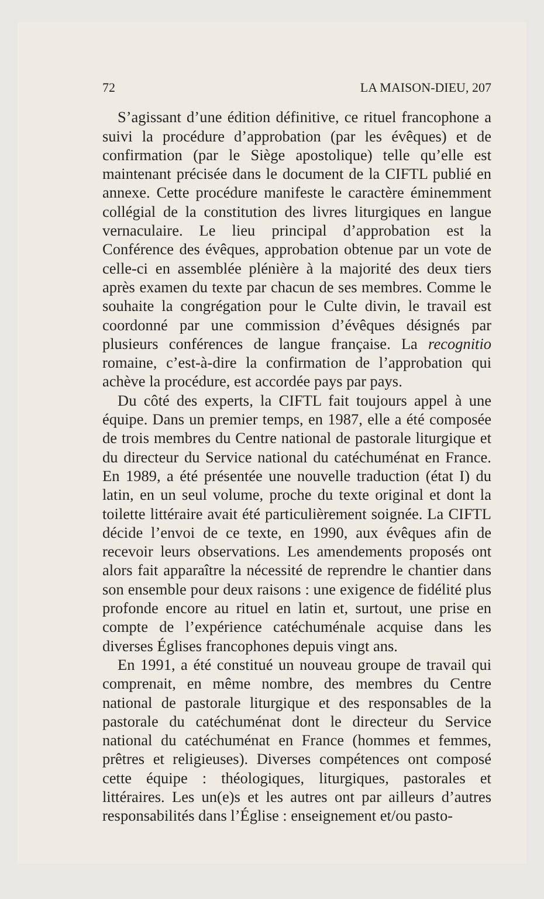72 LA MAISON-DIEU, 207
S’agissant d’une édition définitive, ce rituel francophone a suivi la procédure d’approbation (par les évêques) et de confirmation (par le Siège apostolique) telle qu’elle est maintenant précisée dans le document de la CIFTL publié en annexe. Cette procédure manifeste le caractère éminemment collégial de la constitution des livres liturgiques en langue vernaculaire. Le lieu principal d’approbation est la Conférence des évêques, approbation obtenue par un vote de celle-ci en assemblée plénière à la majorité des deux tiers après examen du texte par chacun de ses membres. Comme le souhaite la congrégation pour le Culte divin, le travail est coordonné par une commission d’évêques désignés par plusieurs conférences de langue française. La recognitio romaine, c’est-à-dire la confirmation de l’approbation qui achève la procédure, est accordée pays par pays.
Du côté des experts, la CIFTL fait toujours appel à une équipe. Dans un premier temps, en 1987, elle a été composée de trois membres du Centre national de pastorale liturgique et du directeur du Service national du catéchuménat en France. En 1989, a été présentée une nouvelle traduction (état I) du latin, en un seul volume, proche du texte original et dont la toilette littéraire avait été particulièrement soignée. La CIFTL décide l’envoi de ce texte, en 1990, aux évêques afin de recevoir leurs observations. Les amendements proposés ont alors fait apparaître la nécessité de reprendre le chantier dans son ensemble pour deux raisons : une exigence de fidélité plus profonde encore au rituel en latin et, surtout, une prise en compte de l’expérience catéchuménale acquise dans les diverses Églises francophones depuis vingt ans.
En 1991, a été constitué un nouveau groupe de travail qui comprenait, en même nombre, des membres du Centre national de pastorale liturgique et des responsables de la pastorale du catéchuménat dont le directeur du Service national du catéchuménat en France (hommes et femmes, prêtres et religieuses). Diverses compétences ont composé cette équipe : théologiques, liturgiques, pastorales et littéraires. Les un(e)s et les autres ont par ailleurs d’autres responsabilités dans l’Église : enseignement et/ou pasto-